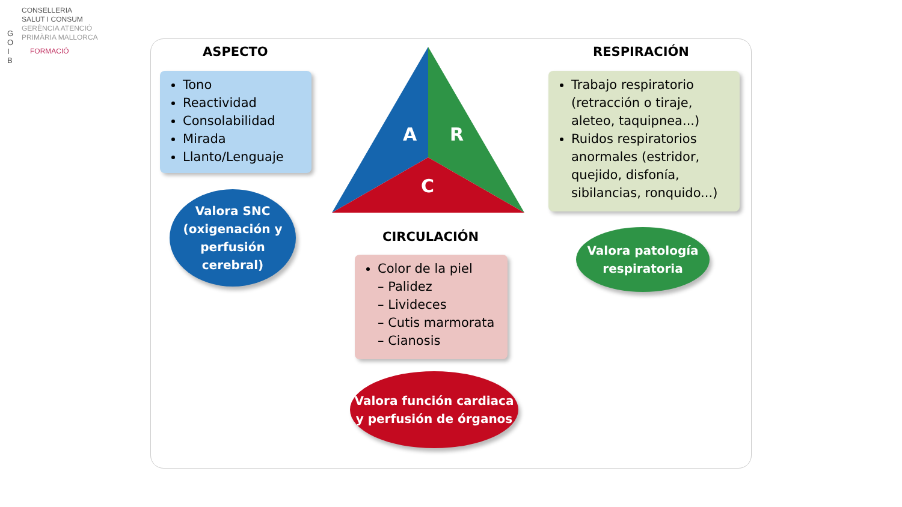G O I B
CONSELLERIA
SALUT I CONSUM
GERÈNCIA ATENCIÓ
PRIMÀRIA MALLORCA
FORMACIÓ
ASPECTO RESPIRACIÓN
Tono
Reactividad
Consolabilidad
Mirada
Llanto/Lenguaje
A
R
C
Trabajo respiratorio (retracción o tiraje, aleteo, taquipnea...)
Ruidos respiratorios anormales (estridor, quejido, disfonía, sibilancias, ronquido...)
Valora SNC (oxigenación y perfusión cerebral)
CIRCULACIÓN
Valora patología respiratoria
Color de la piel
– Palidez
– Livideces
– Cutis marmorata
– Cianosis
Valora función cardiaca y perfusión de órganos